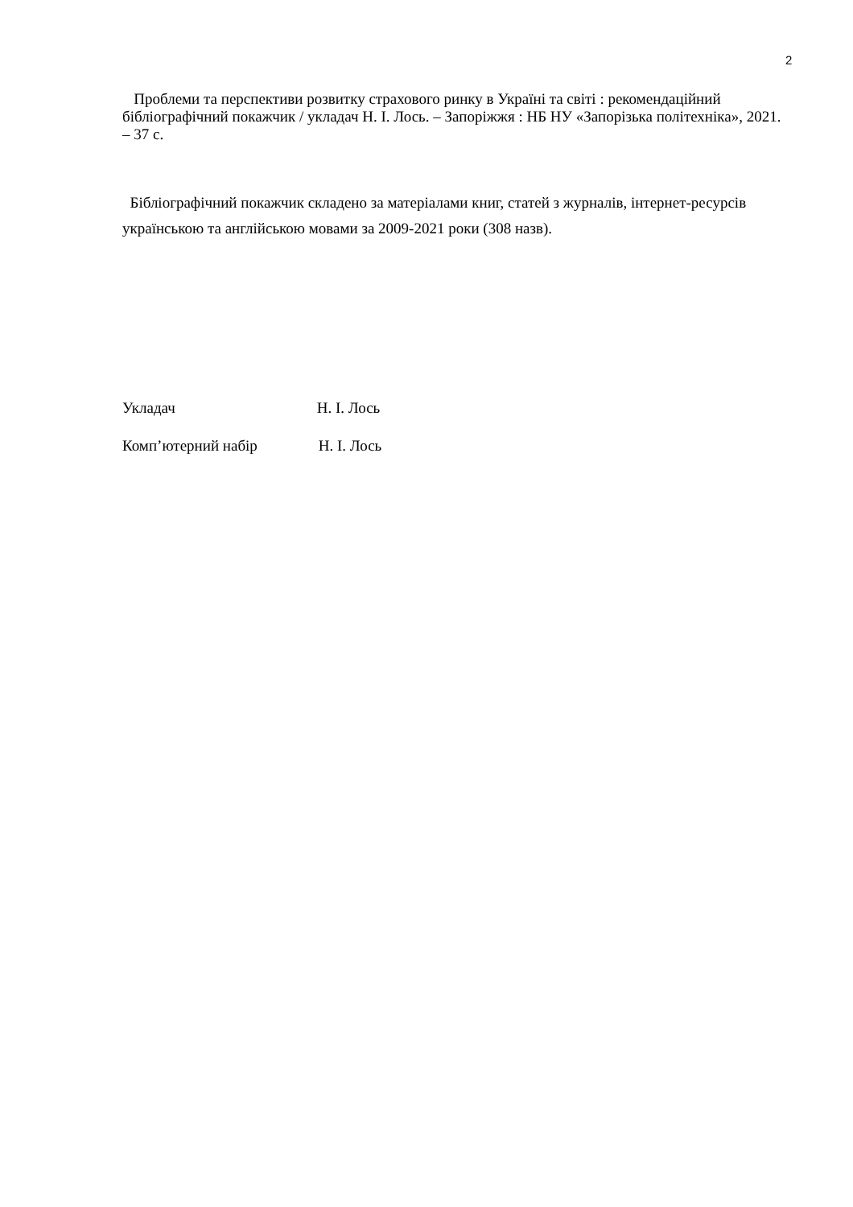2
Проблеми та перспективи розвитку страхового ринку в Україні та світі : рекомендаційний бібліографічний покажчик / укладач Н. І. Лось. – Запоріжжя : НБ НУ «Запорізька політехніка», 2021. – 37 с.
Бібліографічний покажчик складено за матеріалами книг, статей з журналів, інтернет-ресурсів українською та англійською мовами за 2009-2021 роки (308 назв).
Укладач Н. І. Лось
Комп’ютерний набір Н. І. Лось